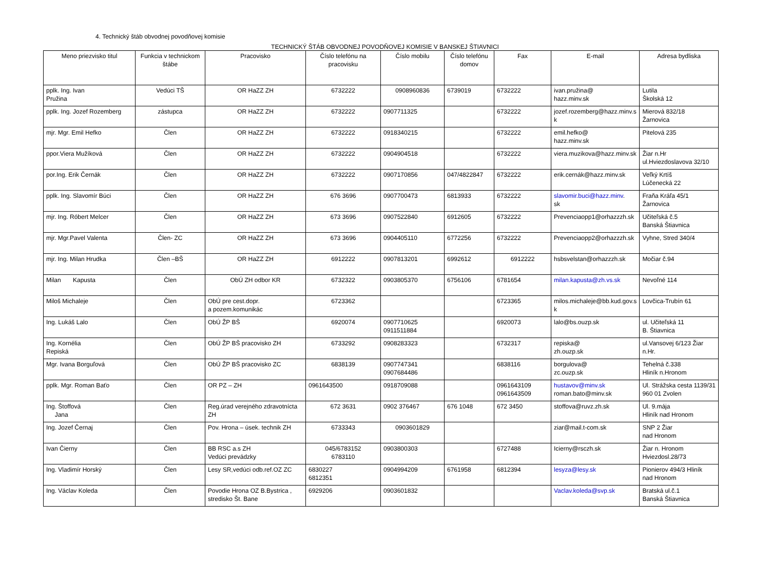4. Technický štáb obvodnej povodňovej komisie
TECHNICKÝ ŠTÁB OBVODNEJ POVODŇOVEJ KOMISIE V BANSKEJ ŠTIAVNICI
| Meno priezvisko titul | Funkcia v technickom štábe | Pracovisko | Číslo telefónu na pracovisku | Číslo mobilu | Číslo telefónu domov | Fax | E-mail | Adresa bydliska |
| --- | --- | --- | --- | --- | --- | --- | --- | --- |
| pplk. Ing. Ivan Pružina | Vedúci TŠ | OR HaZZ ZH | 6732222 | 0908960836 | 6739019 | 6732222 | ivan.pružina@ hazz.minv.sk | Lutila Školská 12 |
| pplk. Ing. Jozef Rozemberg | zástupca | OR HaZZ ZH | 6732222 | 0907711325 | | 6732222 | jozef.rozemberg@hazz.minv.s k | Mierová 832/18 Žarnovica |
| mjr. Mgr. Emil Hefko | Člen | OR HaZZ ZH | 6732222 | 0918340215 | | 6732222 | emil.hefko@ hazz.minv.sk | Pitelová 235 |
| ppor.Viera Mužíková | Člen | OR HaZZ ZH | 6732222 | 0904904518 | | 6732222 | viera.muzikova@hazz.minv.sk | Žiar n.Hr ul.Hviezdoslavova 32/10 |
| por.Ing. Erik Černák | Člen | OR HaZZ ZH | 6732222 | 0907170856 | 047/4822847 | 6732222 | erik.cernák@hazz.minv.sk | Veľký Krtíš Lúčenecká 22 |
| pplk. Ing. Slavomír Búci | Člen | OR HaZZ ZH | 676 3696 | 0907700473 | 6813933 | 6732222 | slavomir.buci@hazz.minv . sk | Fraňa Kráľa 45/1 Žarnovica |
| mjr. Ing. Róbert Melcer | Člen | OR HaZZ ZH | 673 3696 | 0907522840 | 6912605 | 6732222 | Prevenciaopp1@orhazzzh.sk | Učiteľská č.5 Banská Štiavnica |
| mjr. Mgr.Pavel Valenta | Člen- ZC | OR HaZZ ZH | 673 3696 | 0904405110 | 6772256 | 6732222 | Prevenciaopp2@orhazzzh.sk | Vyhne, Stred 340/4 |
| mjr. Ing. Milan Hrudka | Člen –BŠ | OR HaZZ ZH | 6912222 | 0907813201 | 6992612 | 6912222 | hsbsvelstan@orhazzzh.sk | Močiar č.94 |
| Milan Kapusta | Člen | ObÚ ZH odbor KR | 6732322 | 0903805370 | 6756106 | 6781654 | milan.kapusta@zh.vs.sk | Nevoľné 114 |
| Miloš Michaleje | Člen | ObÚ pre cest.dopr. a pozem.komunikác | 6723362 | | | 6723365 | milos.michaleje@bb.kud.gov.s k | Lovčica-Trubín 61 |
| Ing. Lukáš Lalo | Člen | ObÚ ŽP BŠ | 6920074 | 0907710625 0911511884 | | 6920073 | lalo@bs.ouzp.sk | ul. Učiteľská 11 B. Štiavnica |
| Ing. Kornélia Repiská | Člen | ObÚ ŽP BŠ pracovisko ZH | 6733292 | 0908283323 | | 6732317 | repiska@ zh.ouzp.sk | ul.Vansovej 6/123 Žiar n.Hr. |
| Mgr. Ivana Borguľová | Člen | ObÚ ŽP BŠ pracovisko ZC | 6838139 | 0907747341 0907684486 | | 6838116 | borgulova@ zc.ouzp.sk | Tehelná č.338 Hliník n.Hronom |
| pplk. Mgr. Roman Baťo | Člen | OR PZ – ZH | 0961643500 | 0918709088 | | 0961643109 0961643509 | hustavov@minv.sk roman.bato@minv.sk | Ul. Strážska cesta 1139/31 960 01 Zvolen |
| Ing. Štoffová Jana | Člen | Reg.úrad verejného zdravotnícta ZH | 672 3631 | 0902 376467 | 676 1048 | 672 3450 | stoffova@ruvz.zh.sk | Ul. 9.mája Hliník nad Hronom |
| Ing. Jozef Černaj | Člen | Pov. Hrona – úsek. technik ZH | 6733343 | 0903601829 | | | ziar@mail.t-com.sk | SNP 2 Žiar nad Hronom |
| Ivan Čierny | Člen | BB RSC a.s ZH Vedúci prevádzky | 045/6783152 6783110 | 0903800303 | | 6727488 | Icierny@rsczh.sk | Žiar n. Hronom Hviezdosl.28/73 |
| Ing. Vladimír Horský | Člen | Lesy SR,vedúci odb.ref.OZ ZC | 6830227 6812351 | 0904994209 | 6761958 | 6812394 | lesyza@lesy.sk | Pionierov 494/3 Hliník nad Hronom |
| Ing. Václav Koleda | Člen | Povodie Hrona OZ B.Bystrica , stredisko Št. Bane | 6929206 | 0903601832 | | | Vaclav.koleda@svp.sk | Bratská ul.č.1 Banská Štiavnica |